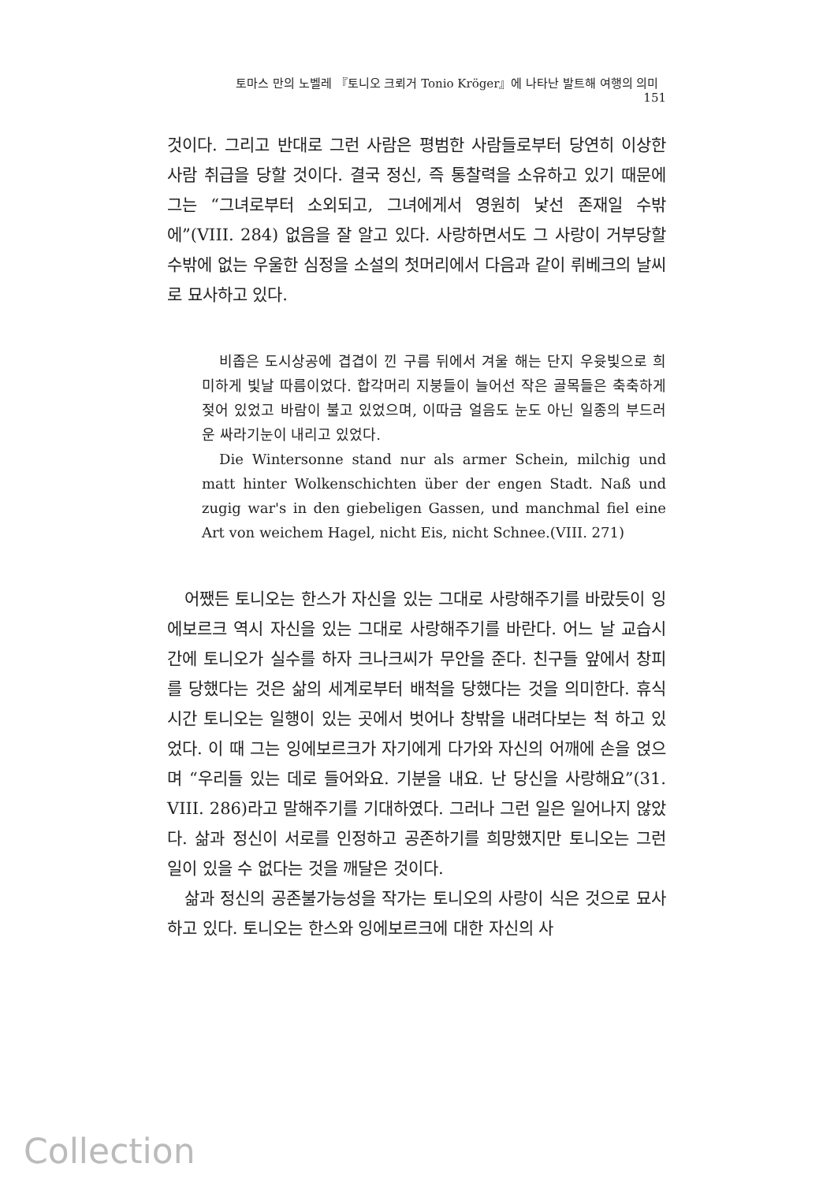토마스 만의 노벨레 『토니오 크뢰거 Tonio Kröger』에 나타난 발트해 여행의 의미 151
것이다. 그리고 반대로 그런 사람은 평범한 사람들로부터 당연히 이상한 사람 취급을 당할 것이다. 결국 정신, 즉 통찰력을 소유하고 있기 때문에 그는 “그녀로부터 소외되고, 그녀에게서 영원히 낯선 존재일 수밖에”(VIII. 284) 없음을 잘 알고 있다. 사랑하면서도 그 사랑이 거부당할 수밖에 없는 우울한 심정을 소설의 첫머리에서 다음과 같이 뤼베크의 날씨로 묘사하고 있다.
비좁은 도시상공에 겹겹이 낀 구름 뒤에서 겨울 해는 단지 우윳빛으로 희미하게 빛날 따름이었다. 합각머리 지붕들이 늘어선 작은 골목들은 축축하게 젖어 있었고 바람이 불고 있었으며, 이따금 얼음도 눈도 아닌 일종의 부드러운 싸라기눈이 내리고 있었다.
Die Wintersonne stand nur als armer Schein, milchig und matt hinter Wolkenschichten über der engen Stadt. Naß und zugig war's in den giebeligen Gassen, und manchmal fiel eine Art von weichem Hagel, nicht Eis, nicht Schnee.(VIII. 271)
어쨌든 토니오는 한스가 자신을 있는 그대로 사랑해주기를 바랐듯이 잉에보르크 역시 자신을 있는 그대로 사랑해주기를 바란다. 어느 날 교습시간에 토니오가 실수를 하자 크나크씨가 무안을 준다. 친구들 앞에서 창피를 당했다는 것은 삶의 세계로부터 배척을 당했다는 것을 의미한다. 휴식 시간 토니오는 일행이 있는 곳에서 벗어나 창밖을 내려다보는 척 하고 있었다. 이 때 그는 잉에보르크가 자기에게 다가와 자신의 어깨에 손을 얹으며 “우리들 있는 데로 들어와요. 기분을 내요. 난 당신을 사랑해요”(31. VIII. 286)라고 말해주기를 기대하였다. 그러나 그런 일은 일어나지 않았다. 삶과 정신이 서로를 인정하고 공존하기를 희망했지만 토니오는 그런 일이 있을 수 없다는 것을 깨달은 것이다.
삶과 정신의 공존불가능성을 작가는 토니오의 사랑이 식은 것으로 묘사하고 있다. 토니오는 한스와 잉에보르크에 대한 자신의 사
Collection